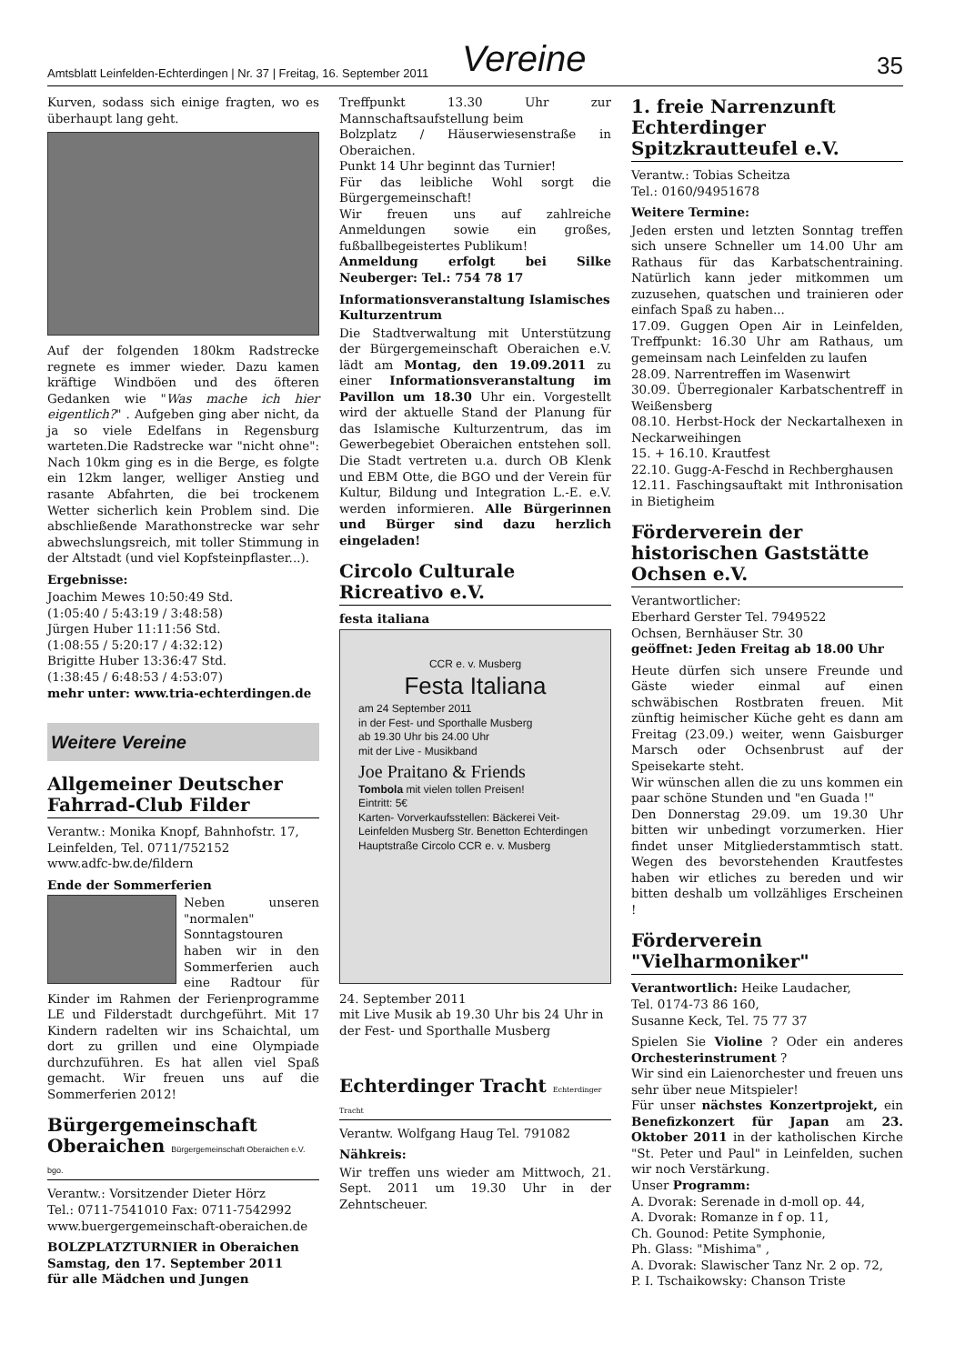Amtsblatt Leinfelden-Echterdingen | Nr. 37 | Freitag, 16. September 2011 Vereine 35
Kurven, sodass sich einige fragten, wo es überhaupt lang geht.
Auf der folgenden 180km Radstrecke regnete es immer wieder. Dazu kamen kräftige Windböen und des öfteren Gedanken wie "Was mache ich hier eigentlich?" . Aufgeben ging aber nicht, da ja so viele Edelfans in Regensburg warteten.Die Radstrecke war "nicht ohne": Nach 10km ging es in die Berge, es folgte ein 12km langer, welliger Anstieg und rasante Abfahrten, die bei trockenem Wetter sicherlich kein Problem sind. Die abschließende Marathonstrecke war sehr abwechslungsreich, mit toller Stimmung in der Altstadt (und viel Kopfsteinpflaster...).
Ergebnisse:
Joachim Mewes 10:50:49 Std.
(1:05:40 / 5:43:19 / 3:48:58)
Jürgen Huber 11:11:56 Std.
(1:08:55 / 5:20:17 / 4:32:12)
Brigitte Huber 13:36:47 Std.
(1:38:45 / 6:48:53 / 4:53:07)
mehr unter: www.tria-echterdingen.de
Weitere Vereine
Allgemeiner Deutscher Fahrrad-Club Filder
Verantw.: Monika Knopf, Bahnhofstr. 17, Leinfelden, Tel. 0711/752152
www.adfc-bw.de/fildern
Ende der Sommerferien
Neben unseren "normalen" Sonntagstouren haben wir in den Sommerferien auch eine Radtour für Kinder im Rahmen der Ferienprogramme LE und Filderstadt durchgeführt. Mit 17 Kindern radelten wir ins Schaichtal, um dort zu grillen und eine Olympiade durchzuführen. Es hat allen viel Spaß gemacht. Wir freuen uns auf die Sommerferien 2012!
Bürgergemeinschaft Oberaichen Bürgergemeinschaft Oberaichen e.V. bgo.
Verantw.: Vorsitzender Dieter Hörz
Tel.: 0711-7541010 Fax: 0711-7542992
www.buergergemeinschaft-oberaichen.de
BOLZPLATZTURNIER in Oberaichen
Samstag, den 17. September 2011
für alle Mädchen und Jungen
Treffpunkt 13.30 Uhr zur Mannschaftsaufstellung beim
Bolzplatz / Häuserwiesenstraße in Oberaichen.
Punkt 14 Uhr beginnt das Turnier!
Für das leibliche Wohl sorgt die Bürgergemeinschaft!
Wir freuen uns auf zahlreiche Anmeldungen sowie ein großes, fußballbegeistertes Publikum!
Anmeldung erfolgt bei Silke Neuberger: Tel.: 754 78 17
Informationsveranstaltung Islamisches Kulturzentrum
Die Stadtverwaltung mit Unterstützung der Bürgergemeinschaft Oberaichen e.V. lädt am Montag, den 19.09.2011 zu einer Informationsveranstaltung im Pavillon um 18.30 Uhr ein. Vorgestellt wird der aktuelle Stand der Planung für das Islamische Kulturzentrum, das im Gewerbegebiet Oberaichen entstehen soll. Die Stadt vertreten u.a. durch OB Klenk und EBM Otte, die BGO und der Verein für Kultur, Bildung und Integration L.-E. e.V. werden informieren. Alle Bürgerinnen und Bürger sind dazu herzlich eingeladen!
Circolo Culturale Ricreativo e.V.
festa italiana
CCR e. v. Musberg
Festa Italiana
am 24 September 2011
in der Fest- und Sporthalle Musberg
ab 19.30 Uhr bis 24.00 Uhr
mit der Live - Musikband
Joe Praitano & Friends
Tombola mit vielen tollen Preisen!
Eintritt: 5€
Karten- Vorverkaufsstellen: Bäckerei Veit-Leinfelden Musberg Str. Benetton Echterdingen Hauptstraße Circolo CCR e. v. Musberg
24. September 2011
mit Live Musik ab 19.30 Uhr bis 24 Uhr in der Fest- und Sporthalle Musberg
Echterdinger Tracht Echterdinger Tracht
Verantw. Wolfgang Haug Tel. 791082
Nähkreis:
Wir treffen uns wieder am Mittwoch, 21. Sept. 2011 um 19.30 Uhr in der Zehntscheuer.
1. freie Narrenzunft Echterdinger Spitzkrautteufel e.V.
Verantw.: Tobias Scheitza
Tel.: 0160/94951678
Weitere Termine:
Jeden ersten und letzten Sonntag treffen sich unsere Schneller um 14.00 Uhr am Rathaus für das Karbatschentraining. Natürlich kann jeder mitkommen um zuzusehen, quatschen und trainieren oder einfach Spaß zu haben...
17.09. Guggen Open Air in Leinfelden, Treffpunkt: 16.30 Uhr am Rathaus, um gemeinsam nach Leinfelden zu laufen
28.09. Narrentreffen im Wasenwirt
30.09. Überregionaler Karbatschentreff in Weißensberg
08.10. Herbst-Hock der Neckartalhexen in Neckarweihingen
15. + 16.10. Krautfest
22.10. Gugg-A-Feschd in Rechberghausen
12.11. Faschingsauftakt mit Inthronisation in Bietigheim
Förderverein der historischen Gaststätte Ochsen e.V.
Verantwortlicher:
Eberhard Gerster Tel. 7949522
Ochsen, Bernhäuser Str. 30
geöffnet: Jeden Freitag ab 18.00 Uhr
Heute dürfen sich unsere Freunde und Gäste wieder einmal auf einen schwäbischen Rostbraten freuen. Mit zünftig heimischer Küche geht es dann am Freitag (23.09.) weiter, wenn Gaisburger Marsch oder Ochsenbrust auf der Speisekarte steht.
Wir wünschen allen die zu uns kommen ein paar schöne Stunden und "en Guada !"
Den Donnerstag 29.09. um 19.30 Uhr bitten wir unbedingt vorzumerken. Hier findet unser Mitgliederstammtisch statt. Wegen des bevorstehenden Krautfestes haben wir etliches zu bereden und wir bitten deshalb um vollzähliges Erscheinen !
Förderverein "Vielharmoniker"
Verantwortlich: Heike Laudacher,
Tel. 0174-73 86 160,
Susanne Keck, Tel. 75 77 37
Spielen Sie Violine ? Oder ein anderes Orchesterinstrument ?
Wir sind ein Laienorchester und freuen uns sehr über neue Mitspieler!
Für unser nächstes Konzertprojekt, ein Benefizkonzert für Japan am 23. Oktober 2011 in der katholischen Kirche "St. Peter und Paul" in Leinfelden, suchen wir noch Verstärkung.
Unser Programm:
A. Dvorak: Serenade in d-moll op. 44,
A. Dvorak: Romanze in f op. 11,
Ch. Gounod: Petite Symphonie,
Ph. Glass: "Mishima" ,
A. Dvorak: Slawischer Tanz Nr. 2 op. 72,
P. I. Tschaikowsky: Chanson Triste